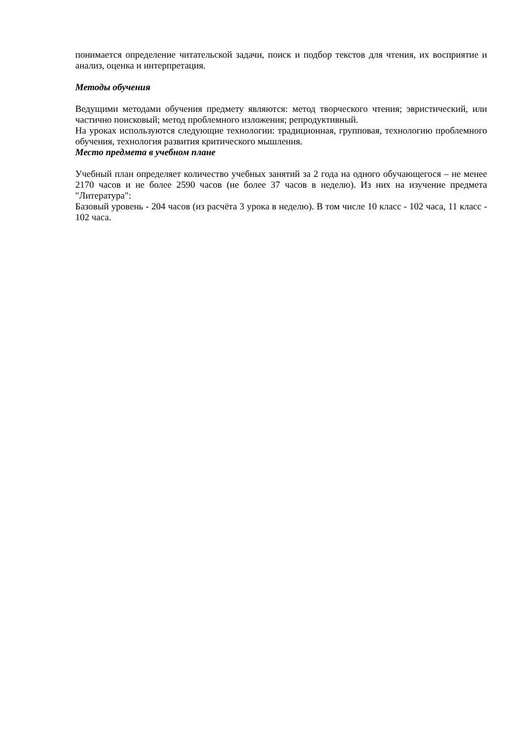понимается определение читательской задачи, поиск и подбор текстов для чтения, их восприятие и анализ, оценка и интерпретация.
Методы обучения
Ведущими методами обучения предмету являются: метод творческого чтения; эвристический, или частично поисковый; метод проблемного изложения; репродуктивный.
На уроках используются следующие технологии: традиционная, групповая, технологию проблемного обучения, технология развития критического мышления.
Место предмета в учебном плане
Учебный план определяет количество учебных занятий за 2 года на одного обучающегося – не менее 2170 часов и не более 2590 часов (не более 37 часов в неделю). Из них на изучение предмета "Литература":
Базовый уровень - 204 часов (из расчёта 3 урока в неделю). В том числе 10 класс - 102 часа, 11 класс - 102 часа.